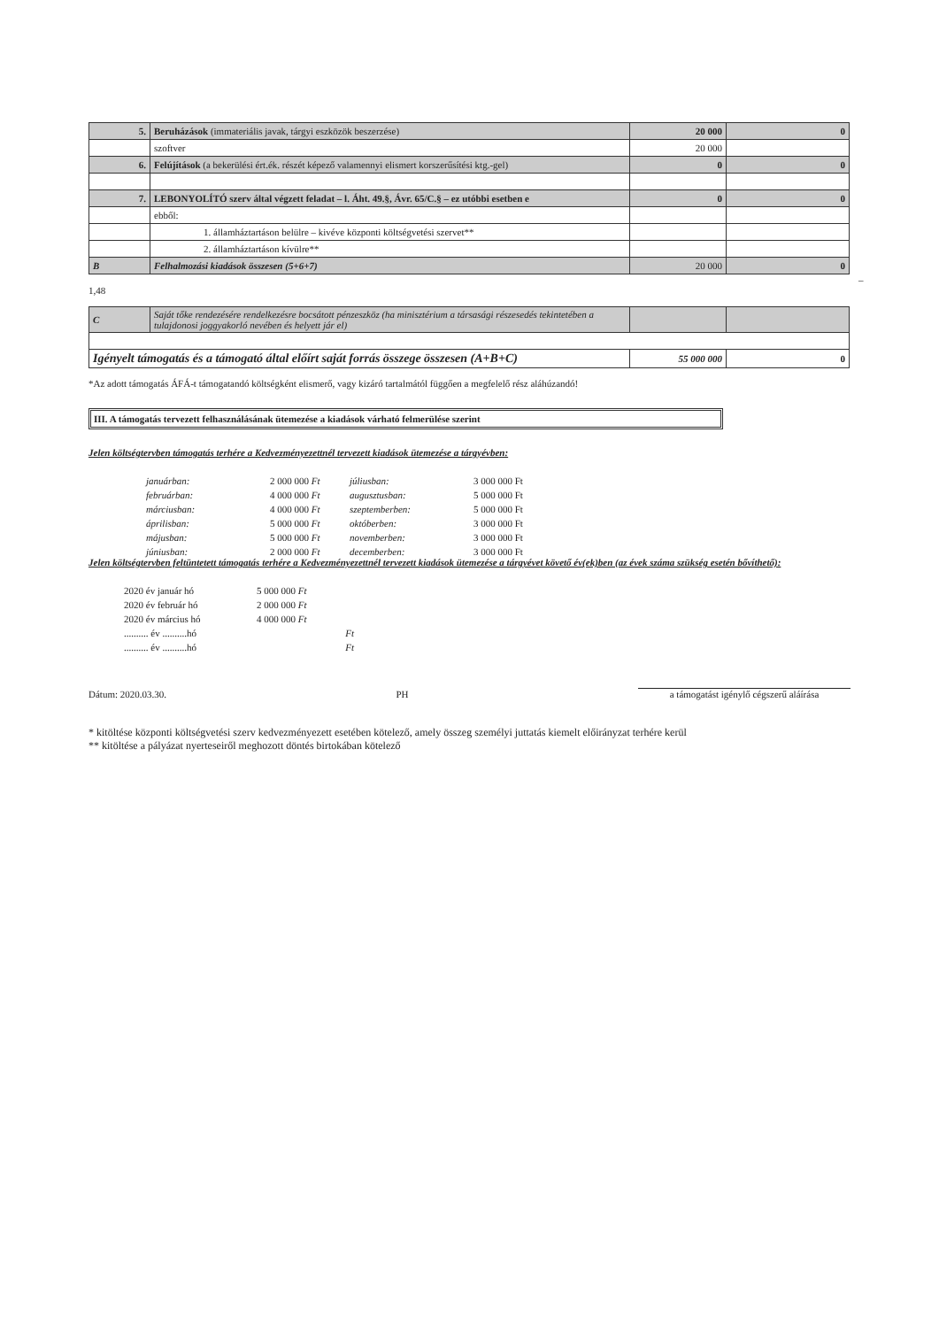| 5. | Beruházások (immateriális javak, tárgyi eszközök beszerzése) | 20 000 | 0 |
| | szoftver | 20 000 | |
| 6. | Felújítások (a bekerülési ért.ék. részét képező valamennyi elismert korszerűsítési ktg.-gel) | 0 | 0 |
| 7. | LEBONYOLÍTÓ szerv által végzett feladat – l. Áht. 49.§, Ávr. 65/C.§ – ez utóbbi esetben e | 0 | 0 |
| | ebből: | | |
| | 1. államháztartáson belülre – kivéve központi költségvetési szervet** | | |
| | 2. államháztartáson kívülre** | | |
| B | Felhalmozási kiadások összesen (5+6+7) | 20 000 | 0 |
– 1,48
| C | Saját tőke rendezésére rendelkezésre bocsátott pénzeszköz (ha minisztérium a társasági részesedés tekintetében a tulajdonosi joggyakorló nevében és helyett jár el) | | |
| Igényelt támogatás és a támogató által előírt saját forrás összege összesen (A+B+C) | | 55 000 000 | 0 |
*Az adott támogatás ÁFÁ-t támogatandó költségként elismerő, vagy kizáró tartalmától függően a megfelelő rész aláhúzandó!
III. A támogatás tervezett felhasználásának ütemezése a kiadások várható felmerülése szerint
Jelen költségtervben támogatás terhére a Kedvezményezettnél tervezett kiadások ütemezése a tárgyévben:
januárban: 2 000 000 Ft júliusban: 3 000 000 Ft februárban: 4 000 000 Ft augusztusban: 5 000 000 Ft márciusban: 4 000 000 Ft szeptemberben: 5 000 000 Ft áprilisban: 5 000 000 Ft októberben: 3 000 000 Ft májusban: 5 000 000 Ft novemberben: 3 000 000 Ft júniusban: 2 000 000 Ft decemberben: 3 000 000 Ft
Jelen költségtervben feltüntetett támogatás terhére a Kedvezményezettnél tervezett kiadások ütemezése a tárgyévet követő év(ek)ben (az évek száma szükség esetén bővíthető):
2020 év január hó 5 000 000 Ft 2020 év február hó 2 000 000 Ft 2020 év március hó 4 000 000 Ft .......... év ..........hó Ft .......... év ..........hó Ft
Dátum: 2020.03.30. PH a támogatást igénylő cégszerű aláírása
* kitöltése központi költségvetési szerv kedvezményezett esetében kötelező, amely összeg személyi juttatás kiemelt előirányzat terhére kerül
** kitöltése a pályázat nyerteseiről meghozott döntés birtokában kötelező